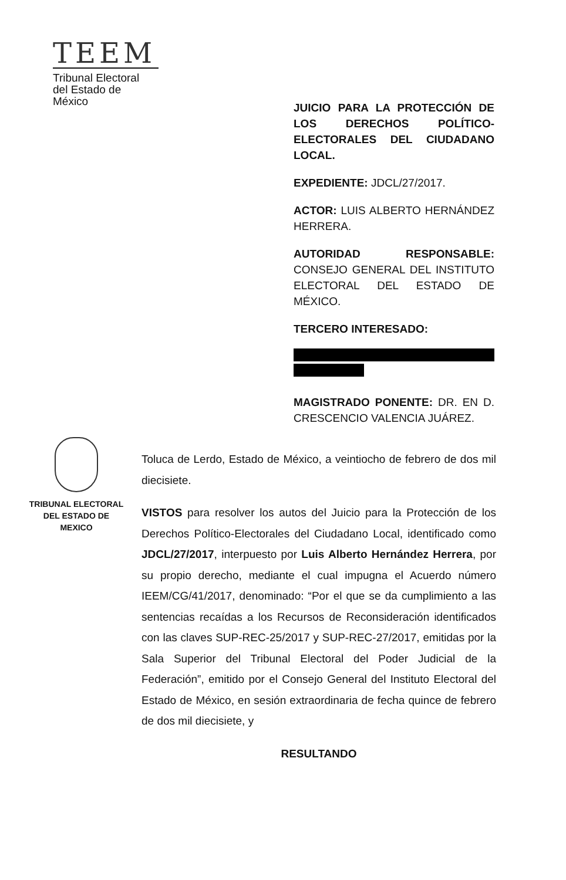TEEM
Tribunal Electoral
del Estado de México
JUICIO PARA LA PROTECCIÓN DE LOS DERECHOS POLÍTICO-ELECTORALES DEL CIUDADANO LOCAL.
EXPEDIENTE: JDCL/27/2017.
ACTOR: LUIS ALBERTO HERNÁNDEZ HERRERA.
AUTORIDAD RESPONSABLE: CONSEJO GENERAL DEL INSTITUTO ELECTORAL DEL ESTADO DE MÉXICO.
TERCERO INTERESADO:
MAGISTRADO PONENTE: DR. EN D. CRESCENCIO VALENCIA JUÁREZ.
TRIBUNAL ELECTORAL
DEL ESTADO DE
MEXICO
Toluca de Lerdo, Estado de México, a veintiocho de febrero de dos mil diecisiete.
VISTOS para resolver los autos del Juicio para la Protección de los Derechos Político-Electorales del Ciudadano Local, identificado como JDCL/27/2017, interpuesto por Luis Alberto Hernández Herrera, por su propio derecho, mediante el cual impugna el Acuerdo número IEEM/CG/41/2017, denominado: “Por el que se da cumplimiento a las sentencias recaídas a los Recursos de Reconsideración identificados con las claves SUP-REC-25/2017 y SUP-REC-27/2017, emitidas por la Sala Superior del Tribunal Electoral del Poder Judicial de la Federación”, emitido por el Consejo General del Instituto Electoral del Estado de México, en sesión extraordinaria de fecha quince de febrero de dos mil diecisiete, y
RESULTANDO